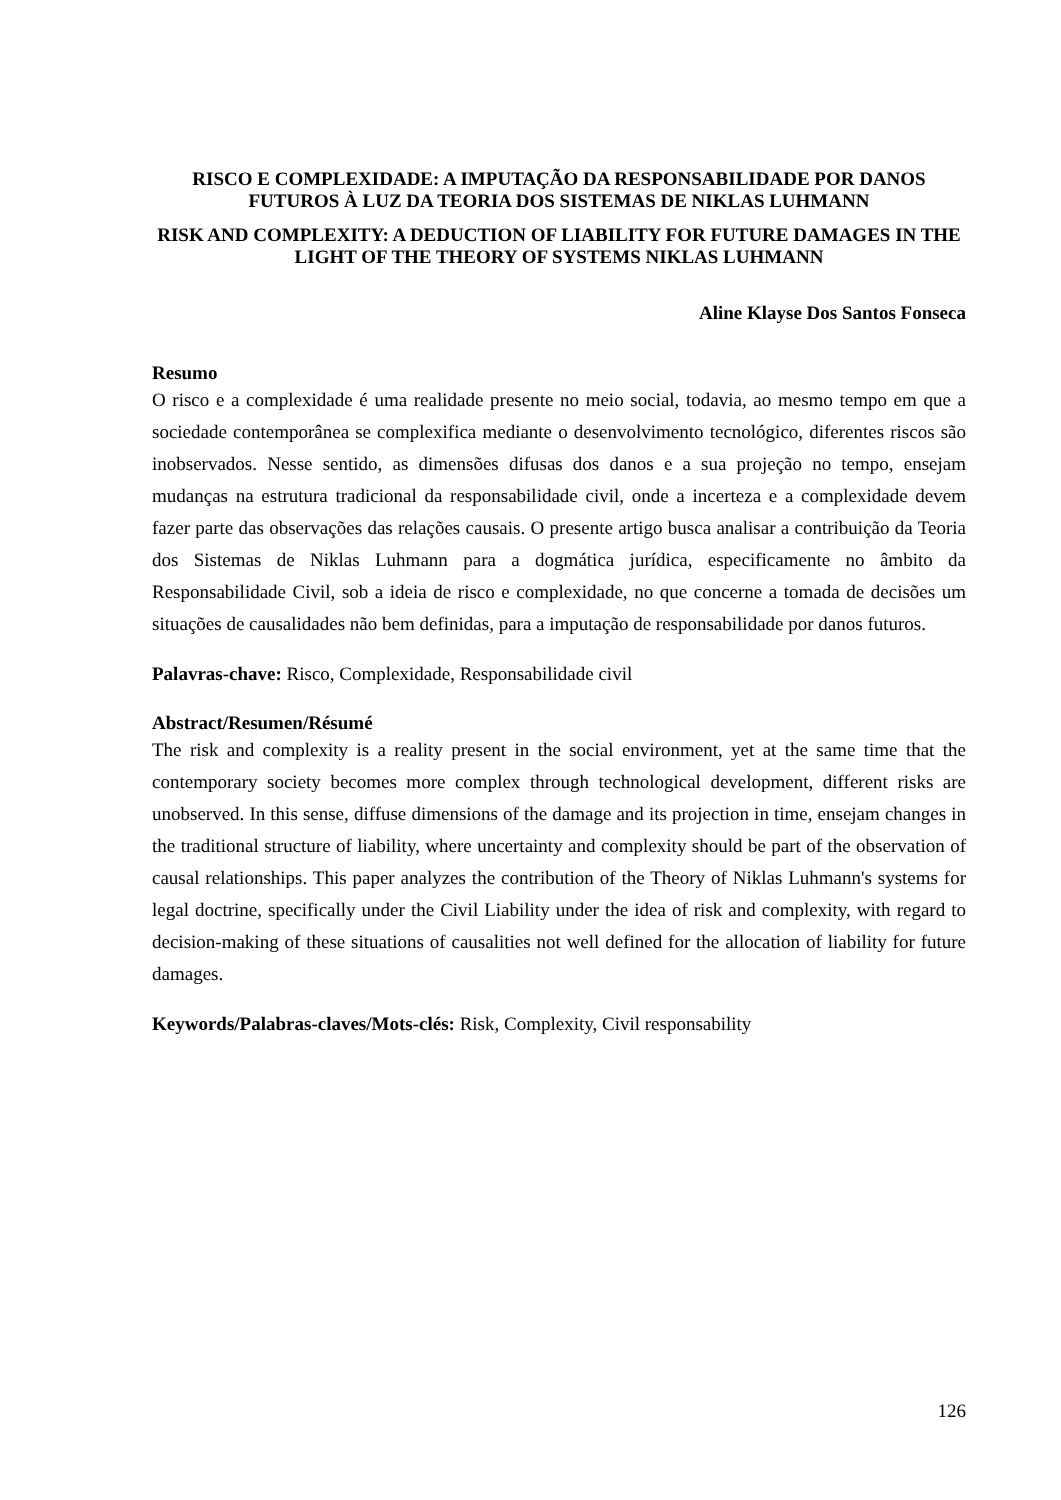RISCO E COMPLEXIDADE: A IMPUTAÇÃO DA RESPONSABILIDADE POR DANOS FUTUROS À LUZ DA TEORIA DOS SISTEMAS DE NIKLAS LUHMANN
RISK AND COMPLEXITY: A DEDUCTION OF LIABILITY FOR FUTURE DAMAGES IN THE LIGHT OF THE THEORY OF SYSTEMS NIKLAS LUHMANN
Aline Klayse Dos Santos Fonseca
Resumo
O risco e a complexidade é uma realidade presente no meio social, todavia, ao mesmo tempo em que a sociedade contemporânea se complexifica mediante o desenvolvimento tecnológico, diferentes riscos são inobservados. Nesse sentido, as dimensões difusas dos danos e a sua projeção no tempo, ensejam mudanças na estrutura tradicional da responsabilidade civil, onde a incerteza e a complexidade devem fazer parte das observações das relações causais. O presente artigo busca analisar a contribuição da Teoria dos Sistemas de Niklas Luhmann para a dogmática jurídica, especificamente no âmbito da Responsabilidade Civil, sob a ideia de risco e complexidade, no que concerne a tomada de decisões um situações de causalidades não bem definidas, para a imputação de responsabilidade por danos futuros.
Palavras-chave: Risco, Complexidade, Responsabilidade civil
Abstract/Resumen/Résumé
The risk and complexity is a reality present in the social environment, yet at the same time that the contemporary society becomes more complex through technological development, different risks are unobserved. In this sense, diffuse dimensions of the damage and its projection in time, ensejam changes in the traditional structure of liability, where uncertainty and complexity should be part of the observation of causal relationships. This paper analyzes the contribution of the Theory of Niklas Luhmann's systems for legal doctrine, specifically under the Civil Liability under the idea of risk and complexity, with regard to decision-making of these situations of causalities not well defined for the allocation of liability for future damages.
Keywords/Palabras-claves/Mots-clés: Risk, Complexity, Civil responsability
126